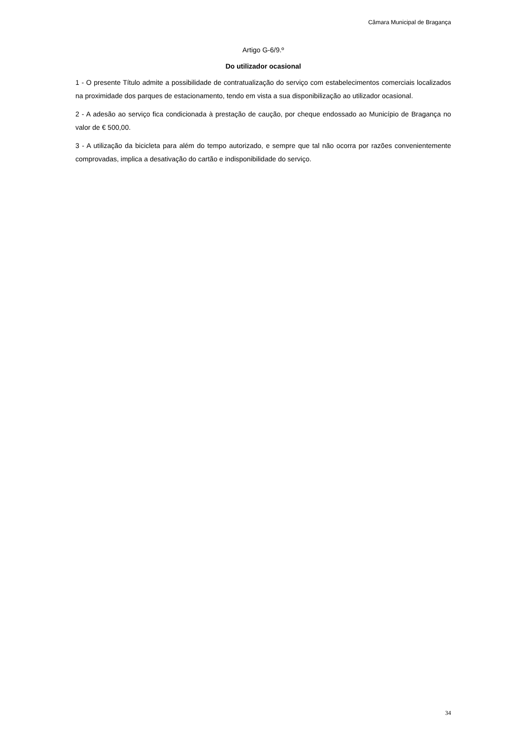Câmara Municipal de Bragança
Artigo G-6/9.º
Do utilizador ocasional
1 - O presente Título admite a possibilidade de contratualização do serviço com estabelecimentos comerciais localizados na proximidade dos parques de estacionamento, tendo em vista a sua disponibilização ao utilizador ocasional.
2 - A adesão ao serviço fica condicionada à prestação de caução, por cheque endossado ao Município de Bragança no valor de € 500,00.
3 - A utilização da bicicleta para além do tempo autorizado, e sempre que tal não ocorra por razões convenientemente comprovadas, implica a desativação do cartão e indisponibilidade do serviço.
34